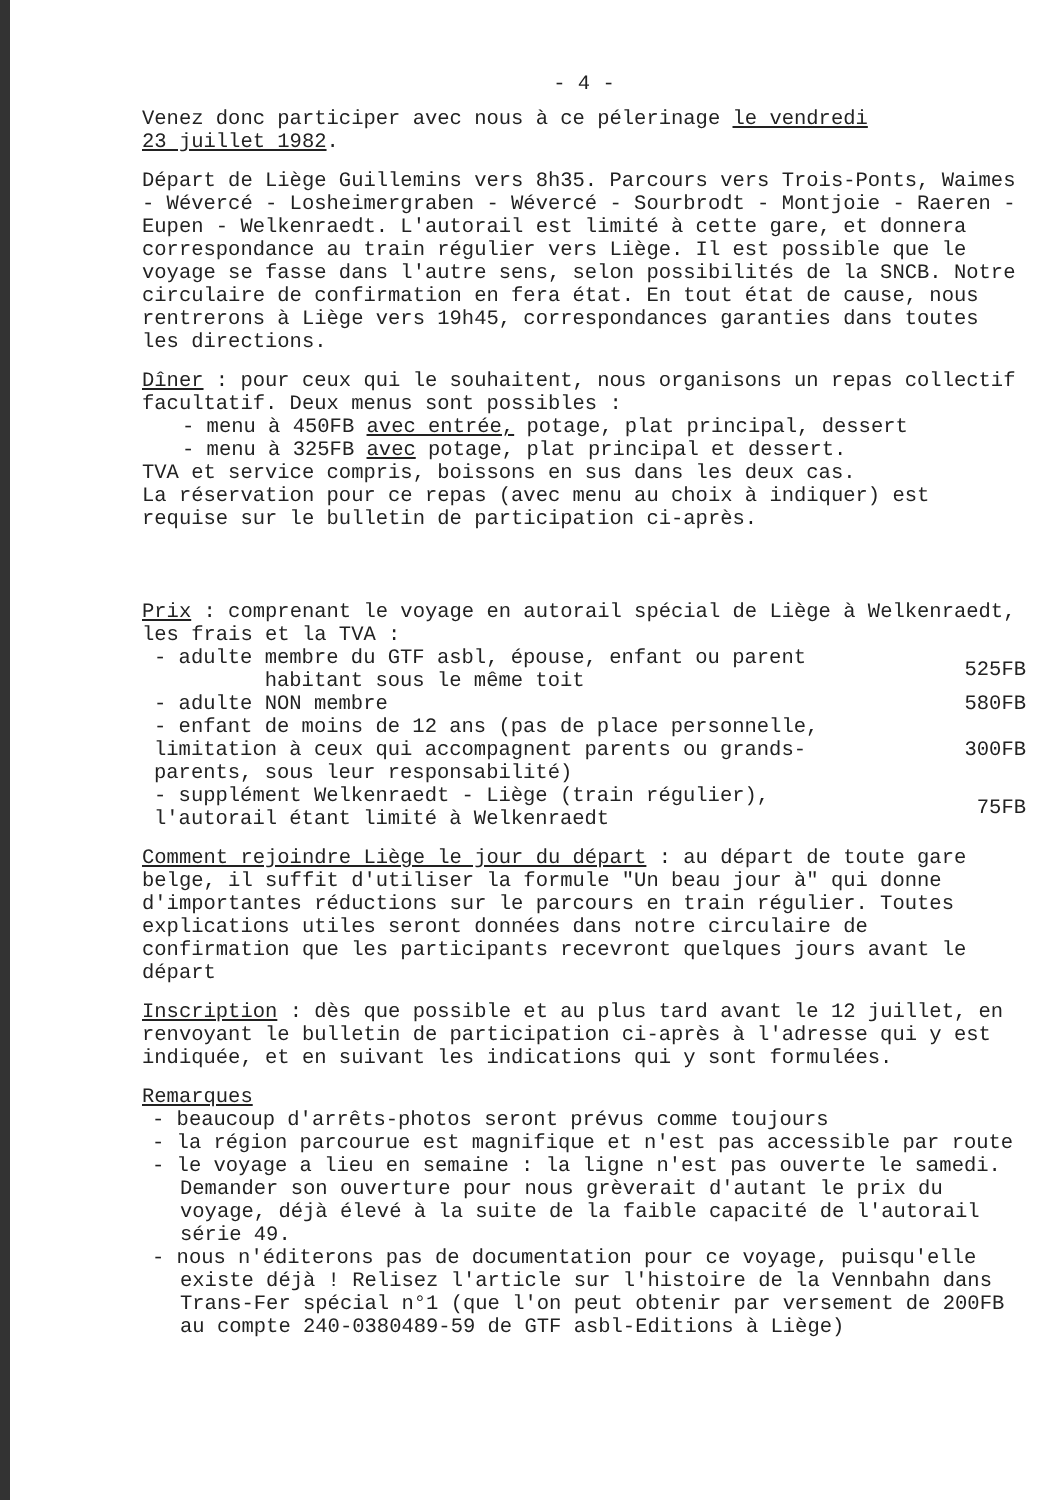- 4 -
Venez donc participer avec nous à ce pélerinage le vendredi
23 juillet 1982.
Départ de Liège Guillemins vers 8h35. Parcours vers Trois-Ponts, Waimes - Wévercé - Losheimergraben - Wévercé - Sourbrodt - Montjoie - Raeren - Eupen - Welkenraedt. L'autorail est limité à cette gare, et donnera correspondance au train régulier vers Liège. Il est possible que le voyage se fasse dans l'autre sens, selon possibilités de la SNCB. Notre circulaire de confirmation en fera état. En tout état de cause, nous rentrerons à Liège vers 19h45, correspondances garanties dans toutes les directions.
Dîner : pour ceux qui le souhaitent, nous organisons un repas collectif facultatif. Deux menus sont possibles :
- menu à 450FB avec entrée, potage, plat principal, dessert
- menu à 325FB avec potage, plat principal et dessert.
TVA et service compris, boissons en sus dans les deux cas.
La réservation pour ce repas (avec menu au choix à indiquer) est requise sur le bulletin de participation ci-après.
Prix : comprenant le voyage en autorail spécial de Liège à Welkenraedt, les frais et la TVA :
- adulte membre du GTF asbl, épouse, enfant ou parent
habitant sous le même toit
525FB
- adulte NON membre 580FB
- enfant de moins de 12 ans (pas de place personnelle, limitation à ceux qui accompagnent parents ou grands-parents, sous leur responsabilité)
300FB
- supplément Welkenraedt - Liège (train régulier), l'autorail étant limité à Welkenraedt
75FB
Comment rejoindre Liège le jour du départ : au départ de toute gare belge, il suffit d'utiliser la formule "Un beau jour à" qui donne d'importantes réductions sur le parcours en train régulier. Toutes explications utiles seront données dans notre circulaire de confirmation que les participants recevront quelques jours avant le départ
Inscription : dès que possible et au plus tard avant le 12 juillet, en renvoyant le bulletin de participation ci-après à l'adresse qui y est indiquée, et en suivant les indications qui y sont formulées.
Remarques
- beaucoup d'arrêts-photos seront prévus comme toujours
- la région parcourue est magnifique et n'est pas accessible par route
- le voyage a lieu en semaine : la ligne n'est pas ouverte le samedi. Demander son ouverture pour nous grèverait d'autant le prix du voyage, déjà élevé à la suite de la faible capacité de l'autorail série 49.
- nous n'éditerons pas de documentation pour ce voyage, puisqu'elle existe déjà ! Relisez l'article sur l'histoire de la Vennbahn dans Trans-Fer spécial n°1 (que l'on peut obtenir par versement de 200FB au compte 240-0380489-59 de GTF asbl-Editions à Liège)